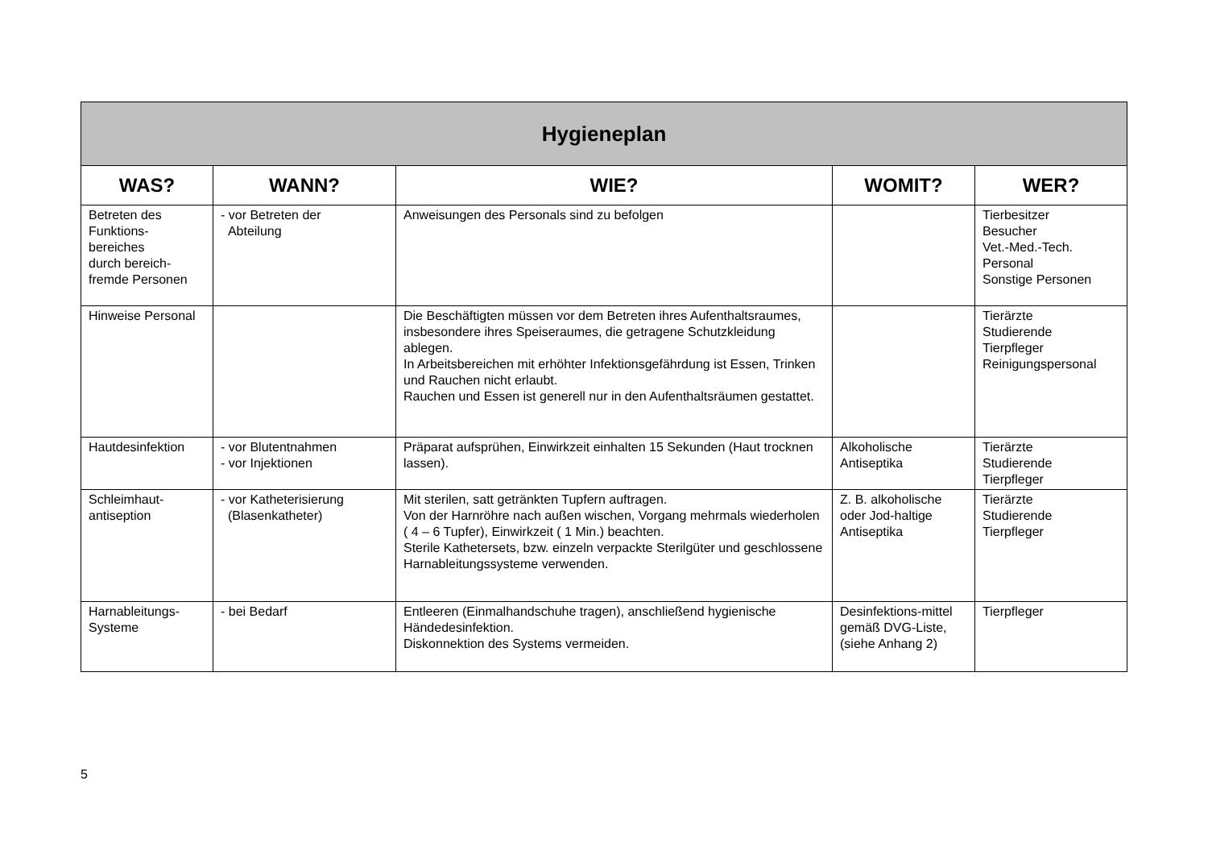| Hygieneplan | | | | |
| --- | --- | --- | --- | --- |
| WAS? | WANN? | WIE? | WOMIT? | WER? |
| Betreten des Funktions- bereiches durch bereich- fremde Personen | - vor Betreten der Abteilung | Anweisungen des Personals sind zu befolgen | | Tierbesitzer Besucher Vet.-Med.-Tech. Personal Sonstige Personen |
| Hinweise Personal | | Die Beschäftigten müssen vor dem Betreten ihres Aufenthaltsraumes, insbesondere ihres Speiseraumes, die getragene Schutzkleidung ablegen. In Arbeitsbereichen mit erhöhter Infektionsgefährdung ist Essen, Trinken und Rauchen nicht erlaubt. Rauchen und Essen ist generell nur in den Aufenthaltsräumen gestattet. | | Tierärzte Studierende Tierpfleger Reinigungspersonal |
| Hautdesinfektion | - vor Blutentnahmen - vor Injektionen | Präparat aufsprühen, Einwirkzeit einhalten 15 Sekunden (Haut trocknen lassen). | Alkoholische Antiseptika | Tierärzte Studierende Tierpfleger |
| Schleimhaut- antiseption | - vor Katheterisierung (Blasenkatheter) | Mit sterilen, satt getränkten Tupfern auftragen. Von der Harnröhre nach außen wischen, Vorgang mehrmals wiederholen ( 4 – 6 Tupfer), Einwirkzeit ( 1 Min.) beachten. Sterile Kathetersets, bzw. einzeln verpackte Sterilgüter und geschlossene Harnableitungssysteme verwenden. | Z. B. alkoholische oder Jod-haltige Antiseptika | Tierärzte Studierende Tierpfleger |
| Harnableitungs- Systeme | - bei Bedarf | Entleeren (Einmalhandschuhe tragen), anschließend hygienische Händedesinfektion. Diskonnektion des Systems vermeiden. | Desinfektions-mittel gemäß DVG-Liste, (siehe Anhang 2) | Tierpfleger |
5